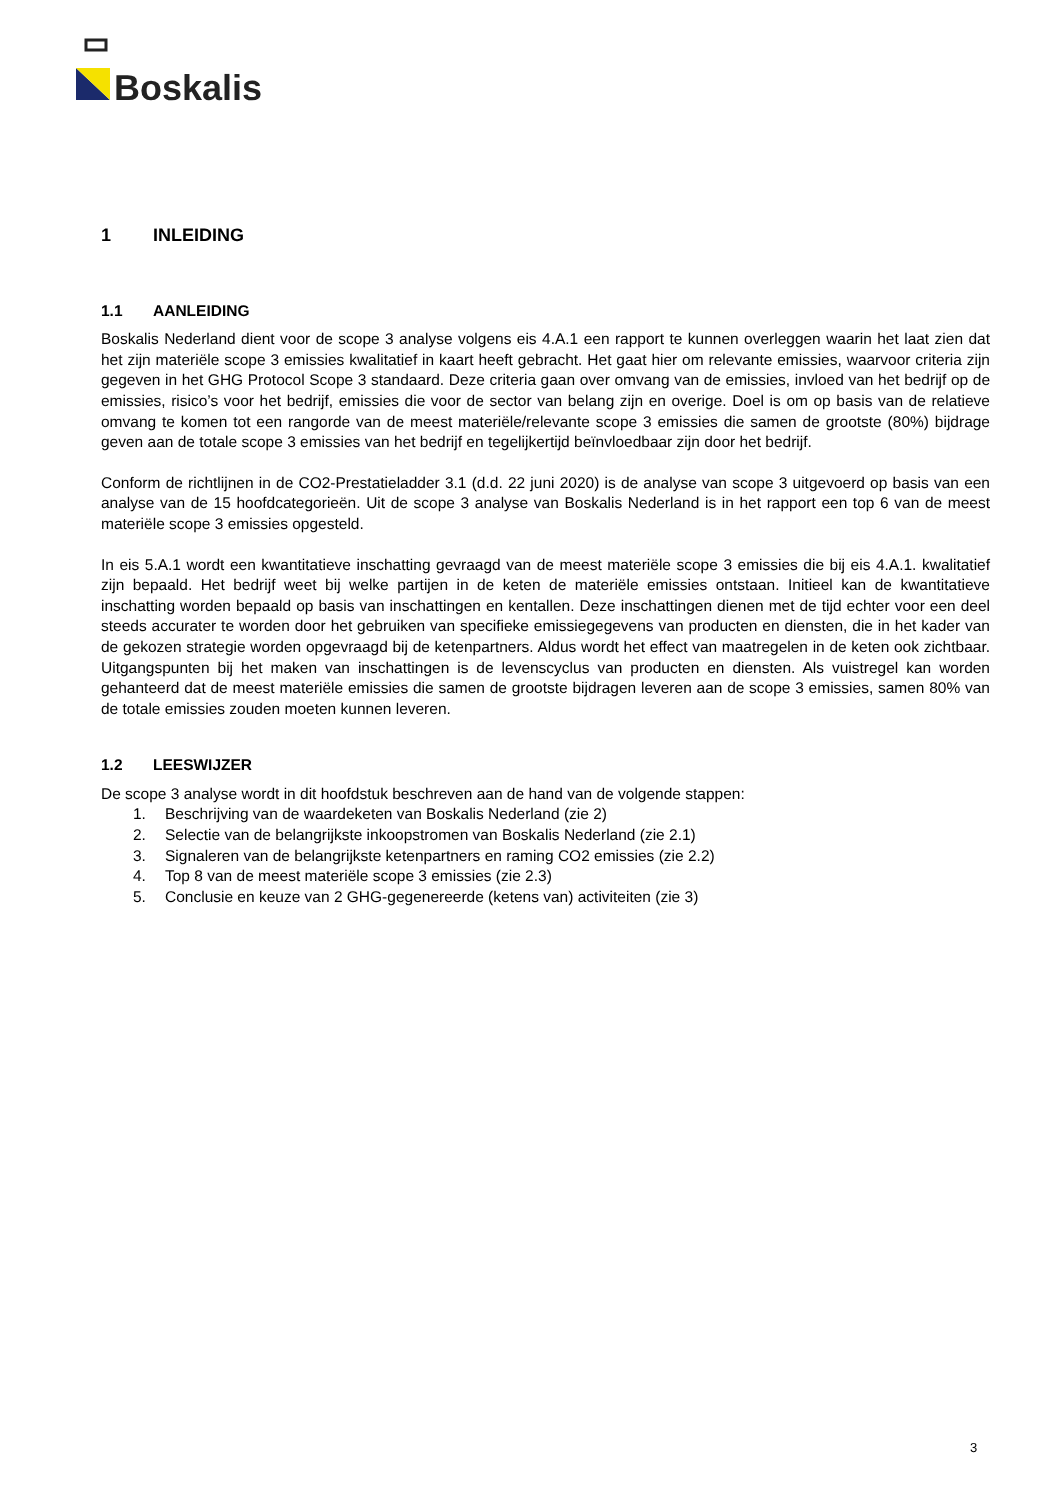Boskalis
1 INLEIDING
1.1 AANLEIDING
Boskalis Nederland dient voor de scope 3 analyse volgens eis 4.A.1 een rapport te kunnen overleggen waarin het laat zien dat het zijn materiële scope 3 emissies kwalitatief in kaart heeft gebracht. Het gaat hier om relevante emissies, waarvoor criteria zijn gegeven in het GHG Protocol Scope 3 standaard. Deze criteria gaan over omvang van de emissies, invloed van het bedrijf op de emissies, risico’s voor het bedrijf, emissies die voor de sector van belang zijn en overige. Doel is om op basis van de relatieve omvang te komen tot een rangorde van de meest materiële/relevante scope 3 emissies die samen de grootste (80%) bijdrage geven aan de totale scope 3 emissies van het bedrijf en tegelijkertijd beïnvloedbaar zijn door het bedrijf.
Conform de richtlijnen in de CO2-Prestatieladder 3.1 (d.d. 22 juni 2020) is de analyse van scope 3 uitgevoerd op basis van een analyse van de 15 hoofdcategorieën. Uit de scope 3 analyse van Boskalis Nederland is in het rapport een top 6 van de meest materiële scope 3 emissies opgesteld.
In eis 5.A.1 wordt een kwantitatieve inschatting gevraagd van de meest materiële scope 3 emissies die bij eis 4.A.1. kwalitatief zijn bepaald. Het bedrijf weet bij welke partijen in de keten de materiële emissies ontstaan. Initieel kan de kwantitatieve inschatting worden bepaald op basis van inschattingen en kentallen. Deze inschattingen dienen met de tijd echter voor een deel steeds accurater te worden door het gebruiken van specifieke emissiegegevens van producten en diensten, die in het kader van de gekozen strategie worden opgevraagd bij de ketenpartners. Aldus wordt het effect van maatregelen in de keten ook zichtbaar. Uitgangspunten bij het maken van inschattingen is de levenscyclus van producten en diensten. Als vuistregel kan worden gehanteerd dat de meest materiële emissies die samen de grootste bijdragen leveren aan de scope 3 emissies, samen 80% van de totale emissies zouden moeten kunnen leveren.
1.2 LEESWIJZER
De scope 3 analyse wordt in dit hoofdstuk beschreven aan de hand van de volgende stappen:
1. Beschrijving van de waardeketen van Boskalis Nederland (zie 2)
2. Selectie van de belangrijkste inkoopstromen van Boskalis Nederland (zie 2.1)
3. Signaleren van de belangrijkste ketenpartners en raming CO2 emissies (zie 2.2)
4. Top 8 van de meest materiële scope 3 emissies (zie 2.3)
5. Conclusie en keuze van 2 GHG-gegenereerde (ketens van) activiteiten (zie 3)
3